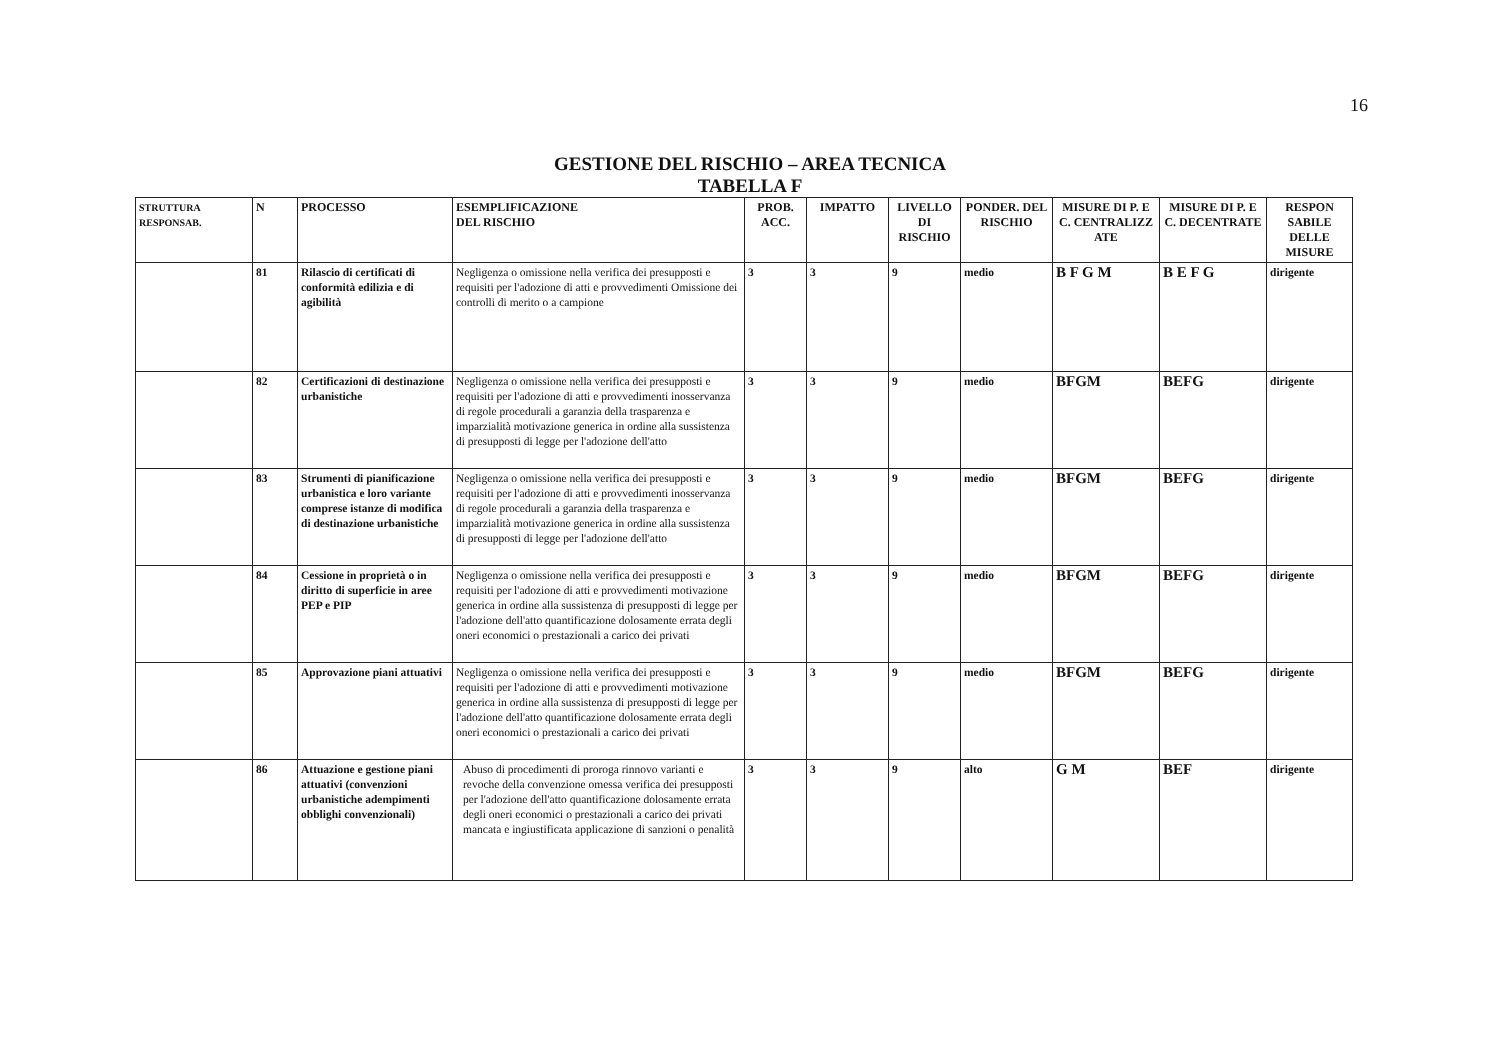16
GESTIONE DEL RISCHIO – AREA TECNICA
TABELLA F
| STRUTTURA RESPONSAB. | N | PROCESSO | ESEMPLIFICAZIONE DEL RISCHIO | PROB. ACC. | IMPATTO | LIVELLO DI RISCHIO | PONDER. DEL RISCHIO | MISURE DI P. E C. CENTRALIZZ ATE | MISURE DI P. E C. DECENTRATE | RESPON SABILE DELLE MISURE |
| --- | --- | --- | --- | --- | --- | --- | --- | --- | --- | --- |
| | 81 | Rilascio di certificati di conformità edilizia e di agibilità | Negligenza o omissione nella verifica dei presupposti e requisiti per l'adozione di atti e provvedimenti Omissione dei controlli di merito o a campione | 3 | 3 | 9 | medio | B F G M | B E F G | dirigente |
| | 82 | Certificazioni di destinazione urbanistiche | Negligenza o omissione nella verifica dei presupposti e requisiti per l'adozione di atti e provvedimenti inosservanza di regole procedurali a garanzia della trasparenza e imparzialità motivazione generica in ordine alla sussistenza di presupposti di legge per l'adozione dell'atto | 3 | 3 | 9 | medio | BFGM | BEFG | dirigente |
| | 83 | Strumenti di pianificazione urbanistica e loro variante comprese istanze di modifica di destinazione urbanistiche | Negligenza o omissione nella verifica dei presupposti e requisiti per l'adozione di atti e provvedimenti inosservanza di regole procedurali a garanzia della trasparenza e imparzialità motivazione generica in ordine alla sussistenza di presupposti di legge per l'adozione dell'atto | 3 | 3 | 9 | medio | BFGM | BEFG | dirigente |
| | 84 | Cessione in proprietà o in diritto di superficie in aree PEP e PIP | Negligenza o omissione nella verifica dei presupposti e requisiti per l'adozione di atti e provvedimenti motivazione generica in ordine alla sussistenza di presupposti di legge per l'adozione dell'atto quantificazione dolosamente errata degli oneri economici o prestazionali a carico dei privati | 3 | 3 | 9 | medio | BFGM | BEFG | dirigente |
| | 85 | Approvazione piani attuativi | Negligenza o omissione nella verifica dei presupposti e requisiti per l'adozione di atti e provvedimenti motivazione generica in ordine alla sussistenza di presupposti di legge per l'adozione dell'atto quantificazione dolosamente errata degli oneri economici o prestazionali a carico dei privati | 3 | 3 | 9 | medio | BFGM | BEFG | dirigente |
| | 86 | Attuazione e gestione piani attuativi (convenzioni urbanistiche adempimenti obblighi convenzionali) | Abuso di procedimenti di proroga rinnovo varianti e revoche della convenzione omessa verifica dei presupposti per l'adozione dell'atto quantificazione dolosamente errata degli oneri economici o prestazionali a carico dei privati mancata e ingiustificata applicazione di sanzioni o penalità | 3 | 3 | 9 | alto | G M | BEF | dirigente |